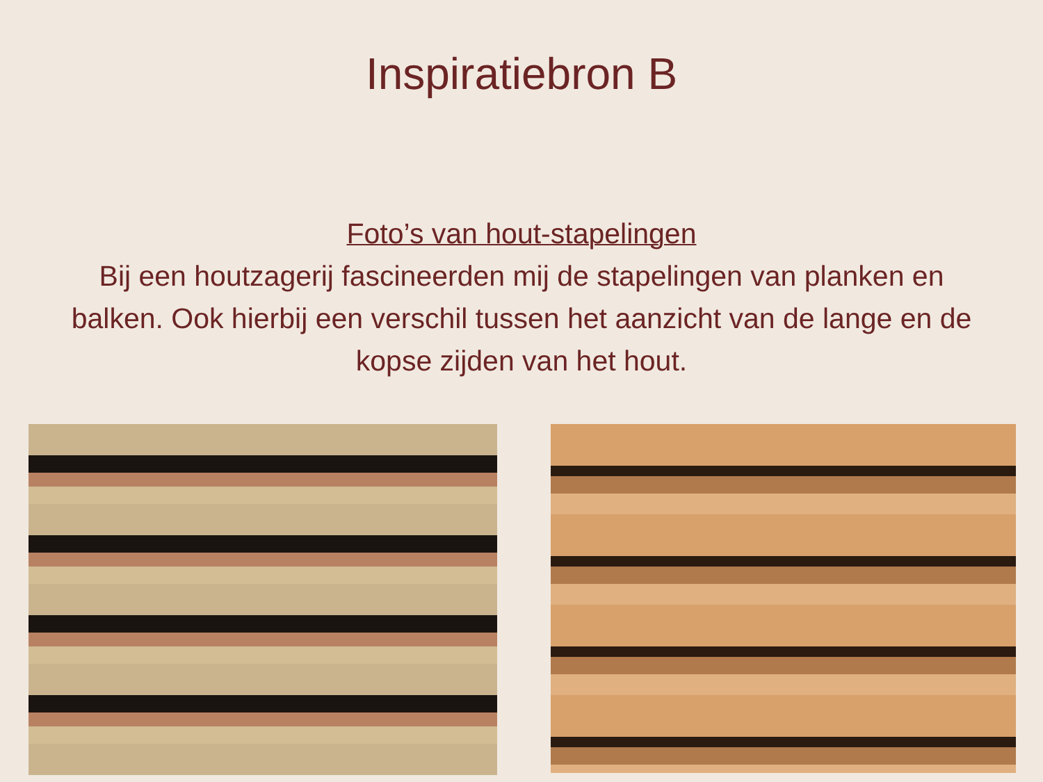Inspiratiebron B
Foto’s van hout-stapelingen
Bij een houtzagerij fascineerden mij de stapelingen van planken en balken. Ook hierbij een verschil tussen het aanzicht van de lange en de kopse zijden van het hout.